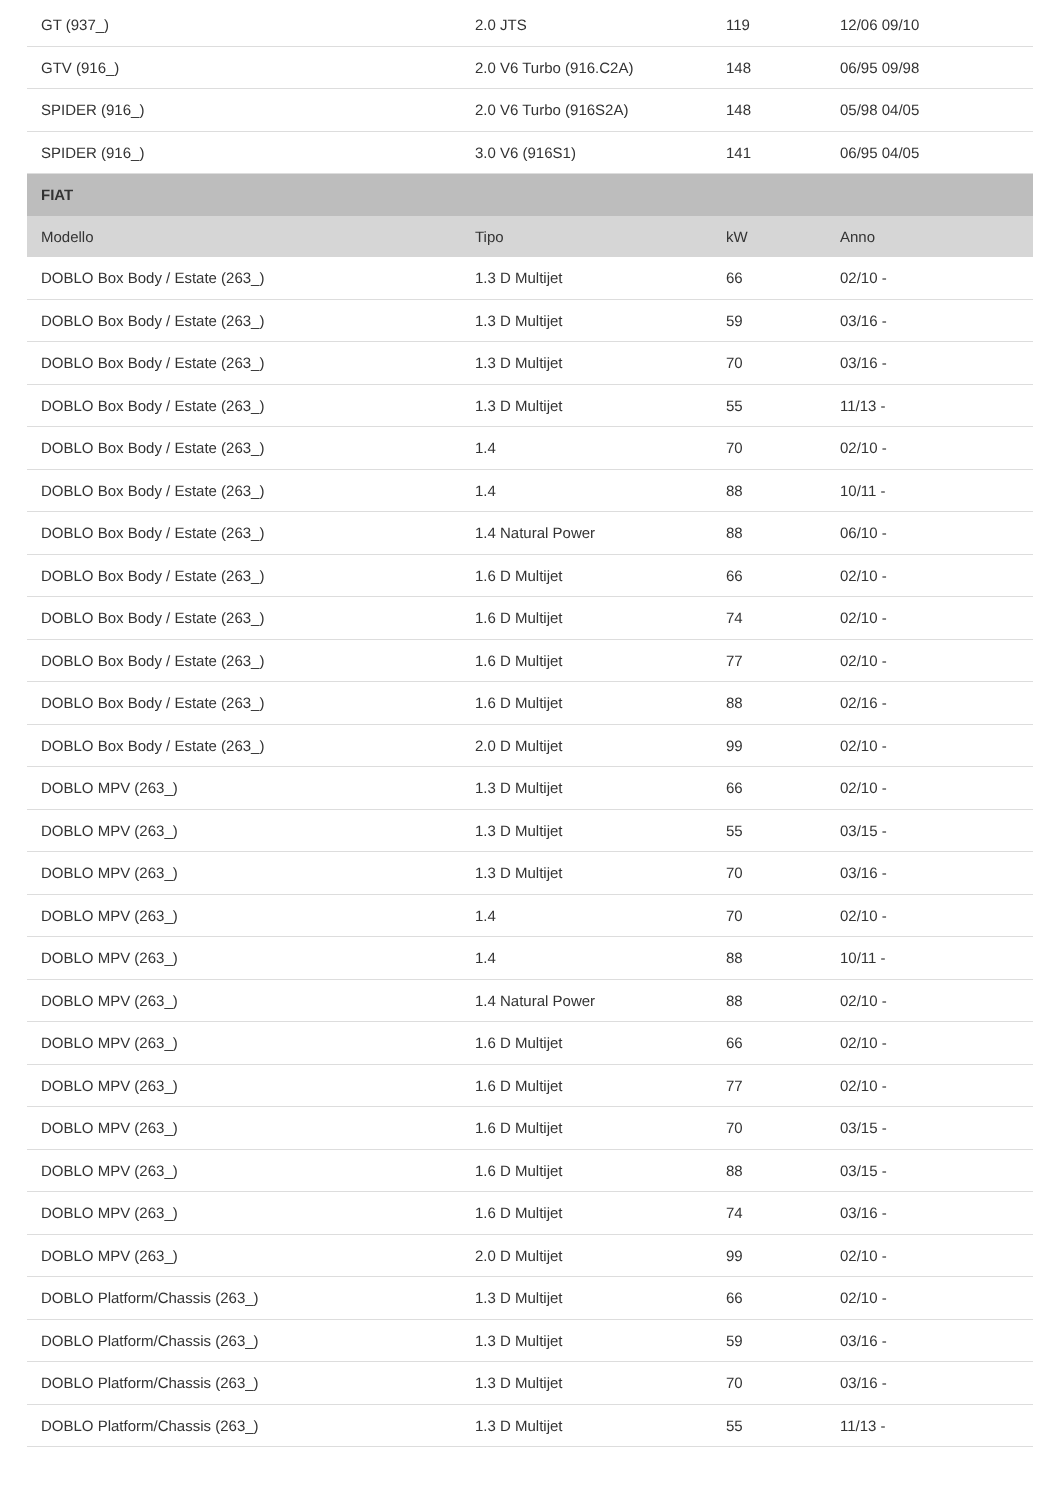| GT (937_) | 2.0 JTS | 119 | 12/06 09/10 |
| GTV (916_) | 2.0 V6 Turbo (916.C2A) | 148 | 06/95 09/98 |
| SPIDER (916_) | 2.0 V6 Turbo (916S2A) | 148 | 05/98 04/05 |
| SPIDER (916_) | 3.0 V6 (916S1) | 141 | 06/95 04/05 |
| FIAT | | | |
| Modello | Tipo | kW | Anno |
| DOBLO Box Body / Estate (263_) | 1.3 D Multijet | 66 | 02/10 - |
| DOBLO Box Body / Estate (263_) | 1.3 D Multijet | 59 | 03/16 - |
| DOBLO Box Body / Estate (263_) | 1.3 D Multijet | 70 | 03/16 - |
| DOBLO Box Body / Estate (263_) | 1.3 D Multijet | 55 | 11/13 - |
| DOBLO Box Body / Estate (263_) | 1.4 | 70 | 02/10 - |
| DOBLO Box Body / Estate (263_) | 1.4 | 88 | 10/11 - |
| DOBLO Box Body / Estate (263_) | 1.4 Natural Power | 88 | 06/10 - |
| DOBLO Box Body / Estate (263_) | 1.6 D Multijet | 66 | 02/10 - |
| DOBLO Box Body / Estate (263_) | 1.6 D Multijet | 74 | 02/10 - |
| DOBLO Box Body / Estate (263_) | 1.6 D Multijet | 77 | 02/10 - |
| DOBLO Box Body / Estate (263_) | 1.6 D Multijet | 88 | 02/16 - |
| DOBLO Box Body / Estate (263_) | 2.0 D Multijet | 99 | 02/10 - |
| DOBLO MPV (263_) | 1.3 D Multijet | 66 | 02/10 - |
| DOBLO MPV (263_) | 1.3 D Multijet | 55 | 03/15 - |
| DOBLO MPV (263_) | 1.3 D Multijet | 70 | 03/16 - |
| DOBLO MPV (263_) | 1.4 | 70 | 02/10 - |
| DOBLO MPV (263_) | 1.4 | 88 | 10/11 - |
| DOBLO MPV (263_) | 1.4 Natural Power | 88 | 02/10 - |
| DOBLO MPV (263_) | 1.6 D Multijet | 66 | 02/10 - |
| DOBLO MPV (263_) | 1.6 D Multijet | 77 | 02/10 - |
| DOBLO MPV (263_) | 1.6 D Multijet | 70 | 03/15 - |
| DOBLO MPV (263_) | 1.6 D Multijet | 88 | 03/15 - |
| DOBLO MPV (263_) | 1.6 D Multijet | 74 | 03/16 - |
| DOBLO MPV (263_) | 2.0 D Multijet | 99 | 02/10 - |
| DOBLO Platform/Chassis (263_) | 1.3 D Multijet | 66 | 02/10 - |
| DOBLO Platform/Chassis (263_) | 1.3 D Multijet | 59 | 03/16 - |
| DOBLO Platform/Chassis (263_) | 1.3 D Multijet | 70 | 03/16 - |
| DOBLO Platform/Chassis (263_) | 1.3 D Multijet | 55 | 11/13 - |